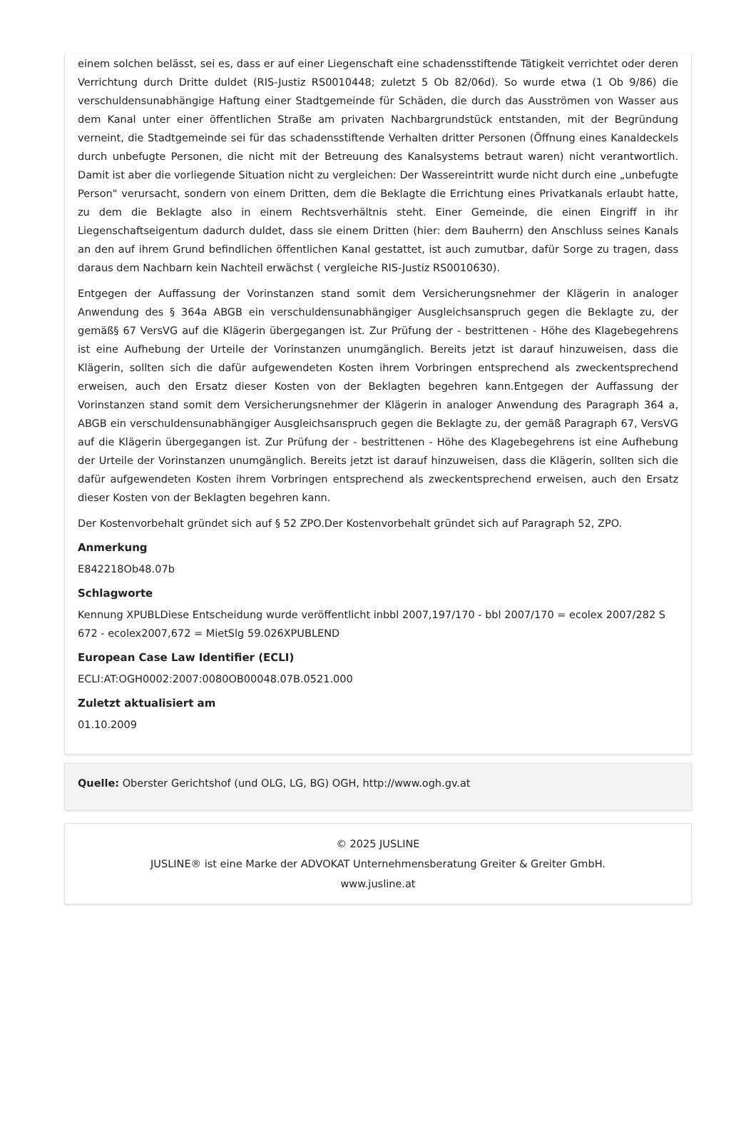einem solchen belässt, sei es, dass er auf einer Liegenschaft eine schadensstiftende Tätigkeit verrichtet oder deren Verrichtung durch Dritte duldet (RIS-Justiz RS0010448; zuletzt 5 Ob 82/06d). So wurde etwa (1 Ob 9/86) die verschuldensunabhängige Haftung einer Stadtgemeinde für Schäden, die durch das Ausströmen von Wasser aus dem Kanal unter einer öffentlichen Straße am privaten Nachbargrundstück entstanden, mit der Begründung verneint, die Stadtgemeinde sei für das schadensstiftende Verhalten dritter Personen (Öffnung eines Kanaldeckels durch unbefugte Personen, die nicht mit der Betreuung des Kanalsystems betraut waren) nicht verantwortlich. Damit ist aber die vorliegende Situation nicht zu vergleichen: Der Wassereintritt wurde nicht durch eine „unbefugte Person" verursacht, sondern von einem Dritten, dem die Beklagte die Errichtung eines Privatkanals erlaubt hatte, zu dem die Beklagte also in einem Rechtsverhältnis steht. Einer Gemeinde, die einen Eingriff in ihr Liegenschaftseigentum dadurch duldet, dass sie einem Dritten (hier: dem Bauherrn) den Anschluss seines Kanals an den auf ihrem Grund befindlichen öffentlichen Kanal gestattet, ist auch zumutbar, dafür Sorge zu tragen, dass daraus dem Nachbarn kein Nachteil erwächst ( vergleiche RIS-Justiz RS0010630).
Entgegen der Auffassung der Vorinstanzen stand somit dem Versicherungsnehmer der Klägerin in analoger Anwendung des § 364a ABGB ein verschuldensunabhängiger Ausgleichsanspruch gegen die Beklagte zu, der gemäß§ 67 VersVG auf die Klägerin übergegangen ist. Zur Prüfung der - bestrittenen - Höhe des Klagebegehrens ist eine Aufhebung der Urteile der Vorinstanzen unumgänglich. Bereits jetzt ist darauf hinzuweisen, dass die Klägerin, sollten sich die dafür aufgewendeten Kosten ihrem Vorbringen entsprechend als zweckentsprechend erweisen, auch den Ersatz dieser Kosten von der Beklagten begehren kann.Entgegen der Auffassung der Vorinstanzen stand somit dem Versicherungsnehmer der Klägerin in analoger Anwendung des Paragraph 364 a, ABGB ein verschuldensunabhängiger Ausgleichsanspruch gegen die Beklagte zu, der gemäß Paragraph 67, VersVG auf die Klägerin übergegangen ist. Zur Prüfung der - bestrittenen - Höhe des Klagebegehrens ist eine Aufhebung der Urteile der Vorinstanzen unumgänglich. Bereits jetzt ist darauf hinzuweisen, dass die Klägerin, sollten sich die dafür aufgewendeten Kosten ihrem Vorbringen entsprechend als zweckentsprechend erweisen, auch den Ersatz dieser Kosten von der Beklagten begehren kann.
Der Kostenvorbehalt gründet sich auf § 52 ZPO.Der Kostenvorbehalt gründet sich auf Paragraph 52, ZPO.
Anmerkung
E842218Ob48.07b
Schlagworte
Kennung XPUBLDiese Entscheidung wurde veröffentlicht inbbl 2007,197/170 - bbl 2007/170 = ecolex 2007/282 S 672 - ecolex2007,672 = MietSlg 59.026XPUBLEND
European Case Law Identifier (ECLI)
ECLI:AT:OGH0002:2007:0080OB00048.07B.0521.000
Zuletzt aktualisiert am
01.10.2009
Quelle: Oberster Gerichtshof (und OLG, LG, BG) OGH, http://www.ogh.gv.at
© 2025 JUSLINE
JUSLINE® ist eine Marke der ADVOKAT Unternehmensberatung Greiter & Greiter GmbH.
www.jusline.at